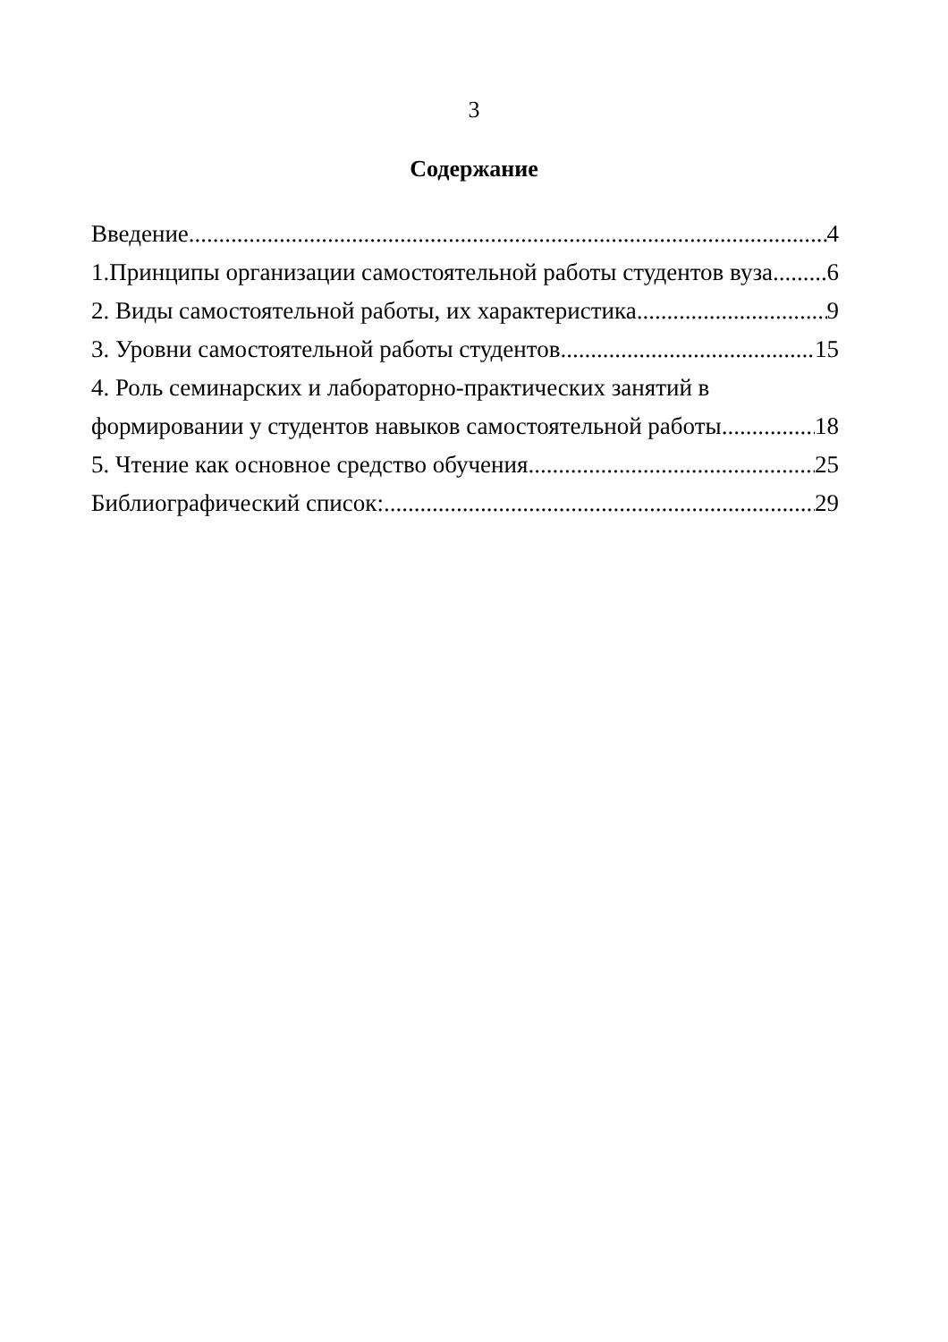3
Содержание
Введение 4
1.Принципы организации самостоятельной работы студентов вуза 6
2. Виды самостоятельной работы, их характеристика 9
3. Уровни самостоятельной работы студентов 15
4. Роль семинарских и лабораторно-практических занятий в
формировании у студентов навыков самостоятельной работы 18
5. Чтение как основное средство обучения 25
Библиографический список: 29